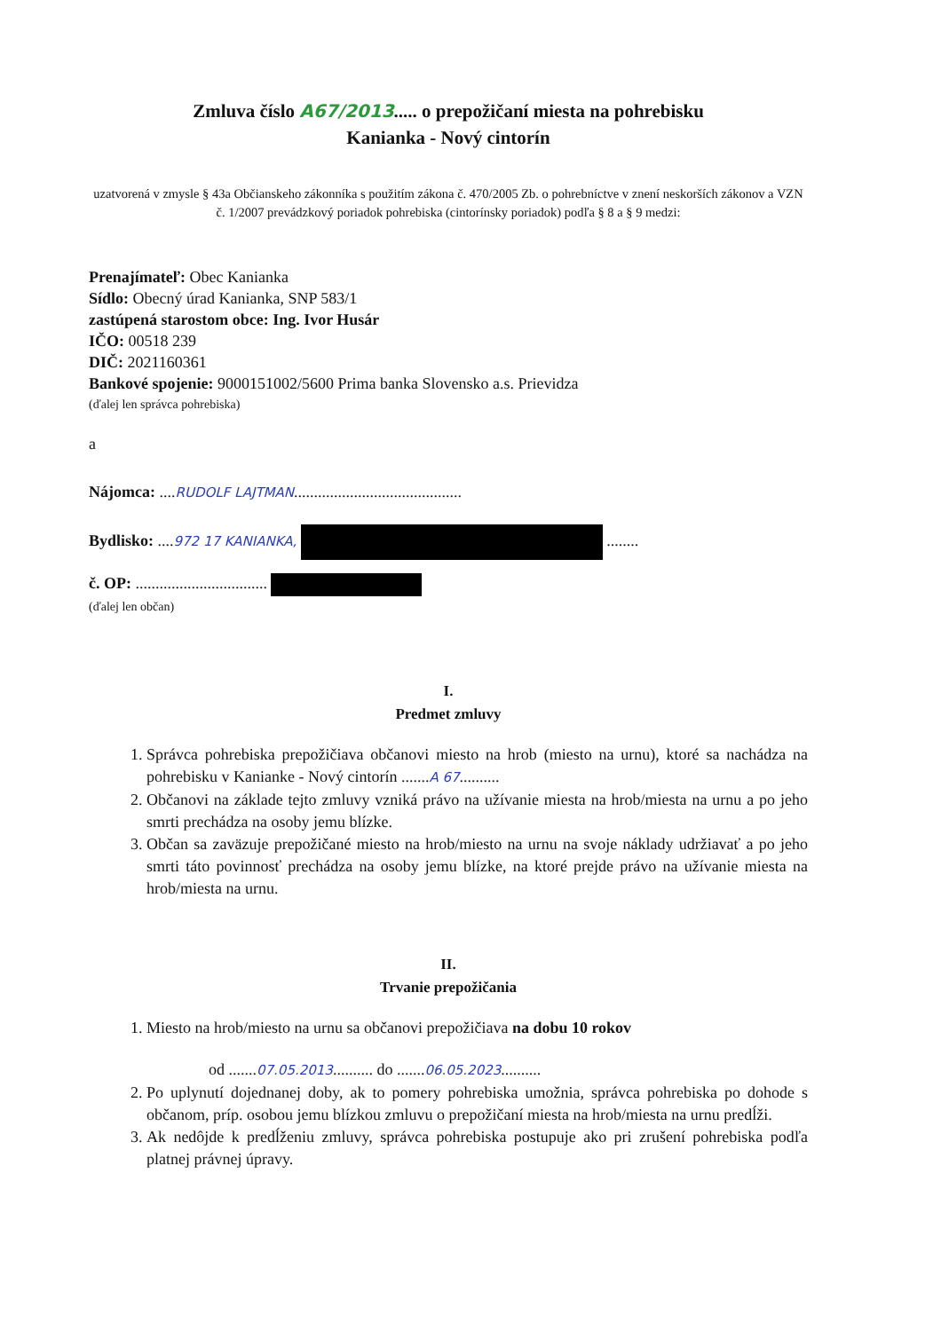Zmluva číslo A67/2013..... o prepožičaní miesta na pohrebisku
Kanianka - Nový cintorín
uzatvorená v zmysle § 43a Občianskeho zákonníka s použitím zákona č. 470/2005 Zb. o pohrebníctve v znení neskorších zákonov a VZN č. 1/2007 prevádzkový poriadok pohrebiska (cintorínsky poriadok) podľa § 8 a § 9 medzi:
Prenajímateľ: Obec Kanianka
Sídlo: Obecný úrad Kanianka, SNP 583/1
zastúpená starostom obce: Ing. Ivor Husár
IČO: 00518 239
DIČ: 2021160361
Bankové spojenie: 9000151002/5600 Prima banka Slovensko a.s. Prievidza
(ďalej len správca pohrebiska)
a
Nájomca: ....RUDOLF LAJTMAN..........................................
Bydlisko: ....972 17 KANIANKA, ........
č. OP: .................................
(ďalej len občan)
I.
Predmet zmluvy
1. Správca pohrebiska prepožičiava občanovi miesto na hrob (miesto na urnu), ktoré sa nachádza na pohrebisku v Kanianke - Nový cintorín .......A 67..........
2. Občanovi na základe tejto zmluvy vzniká právo na užívanie miesta na hrob/miesta na urnu a po jeho smrti prechádza na osoby jemu blízke.
3. Občan sa zaväzuje prepožičané miesto na hrob/miesto na urnu na svoje náklady udržiavať a po jeho smrti táto povinnosť prechádza na osoby jemu blízke, na ktoré prejde právo na užívanie miesta na hrob/miesta na urnu.
II.
Trvanie prepožičania
1. Miesto na hrob/miesto na urnu sa občanovi prepožičiava na dobu 10 rokov
od .......07.05.2013.......... do .......06.05.2023..........
2. Po uplynutí dojednanej doby, ak to pomery pohrebiska umožnia, správca pohrebiska po dohode s občanom, príp. osobou jemu blízkou zmluvu o prepožičaní miesta na hrob/miesta na urnu predĺži.
3. Ak nedôjde k predĺženiu zmluvy, správca pohrebiska postupuje ako pri zrušení pohrebiska podľa platnej právnej úpravy.